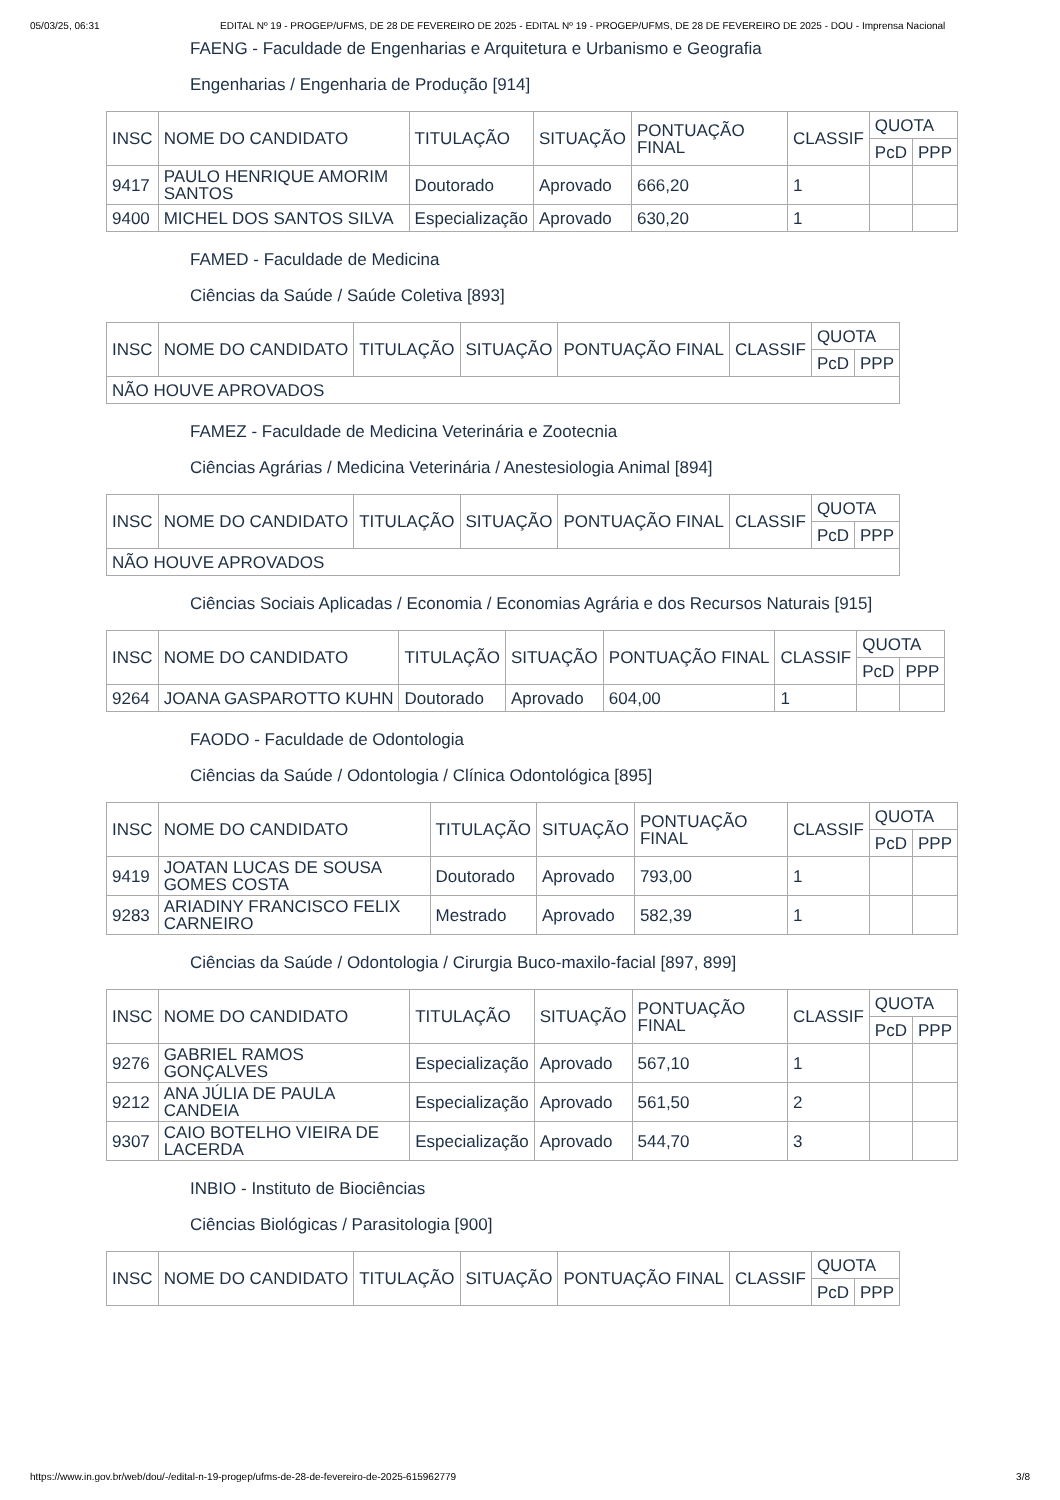05/03/25, 06:31 EDITAL Nº 19 - PROGEP/UFMS, DE 28 DE FEVEREIRO DE 2025 - EDITAL Nº 19 - PROGEP/UFMS, DE 28 DE FEVEREIRO DE 2025 - DOU - Imprensa Nacional
FAENG - Faculdade de Engenharias e Arquitetura e Urbanismo e Geografia
Engenharias / Engenharia de Produção [914]
| INSC | NOME DO CANDIDATO | TITULAÇÃO | SITUAÇÃO | PONTUAÇÃO FINAL | CLASSIF | QUOTA | |
| | | | | | | PcD | PPP |
| 9417 | PAULO HENRIQUE AMORIM SANTOS | Doutorado | Aprovado | 666,20 | 1 | | |
| 9400 | MICHEL DOS SANTOS SILVA | Especialização | Aprovado | 630,20 | 1 | | |
FAMED - Faculdade de Medicina
Ciências da Saúde / Saúde Coletiva [893]
| INSC | NOME DO CANDIDATO | TITULAÇÃO | SITUAÇÃO | PONTUAÇÃO FINAL | CLASSIF | QUOTA | |
| | | | | | | PcD | PPP |
| NÃO HOUVE APROVADOS | | | | | | | |
FAMEZ - Faculdade de Medicina Veterinária e Zootecnia
Ciências Agrárias / Medicina Veterinária / Anestesiologia Animal [894]
| INSC | NOME DO CANDIDATO | TITULAÇÃO | SITUAÇÃO | PONTUAÇÃO FINAL | CLASSIF | QUOTA | |
| | | | | | | PcD | PPP |
| NÃO HOUVE APROVADOS | | | | | | | |
Ciências Sociais Aplicadas / Economia / Economias Agrária e dos Recursos Naturais [915]
| INSC | NOME DO CANDIDATO | TITULAÇÃO | SITUAÇÃO | PONTUAÇÃO FINAL | CLASSIF | QUOTA | |
| | | | | | | PcD | PPP |
| 9264 | JOANA GASPAROTTO KUHN | Doutorado | Aprovado | 604,00 | 1 | | |
FAODO - Faculdade de Odontologia
Ciências da Saúde / Odontologia / Clínica Odontológica [895]
| INSC | NOME DO CANDIDATO | TITULAÇÃO | SITUAÇÃO | PONTUAÇÃO FINAL | CLASSIF | QUOTA | |
| | | | | | | PcD | PPP |
| 9419 | JOATAN LUCAS DE SOUSA GOMES COSTA | Doutorado | Aprovado | 793,00 | 1 | | |
| 9283 | ARIADINY FRANCISCO FELIX CARNEIRO | Mestrado | Aprovado | 582,39 | 1 | | |
Ciências da Saúde / Odontologia / Cirurgia Buco-maxilo-facial [897, 899]
| INSC | NOME DO CANDIDATO | TITULAÇÃO | SITUAÇÃO | PONTUAÇÃO FINAL | CLASSIF | QUOTA | |
| | | | | | | PcD | PPP |
| 9276 | GABRIEL RAMOS GONÇALVES | Especialização | Aprovado | 567,10 | 1 | | |
| 9212 | ANA JÚLIA DE PAULA CANDEIA | Especialização | Aprovado | 561,50 | 2 | | |
| 9307 | CAIO BOTELHO VIEIRA DE LACERDA | Especialização | Aprovado | 544,70 | 3 | | |
INBIO - Instituto de Biociências
Ciências Biológicas / Parasitologia [900]
| INSC | NOME DO CANDIDATO | TITULAÇÃO | SITUAÇÃO | PONTUAÇÃO FINAL | CLASSIF | QUOTA | |
| | | | | | | PcD | PPP |
https://www.in.gov.br/web/dou/-/edital-n-19-progep/ufms-de-28-de-fevereiro-de-2025-615962779 3/8